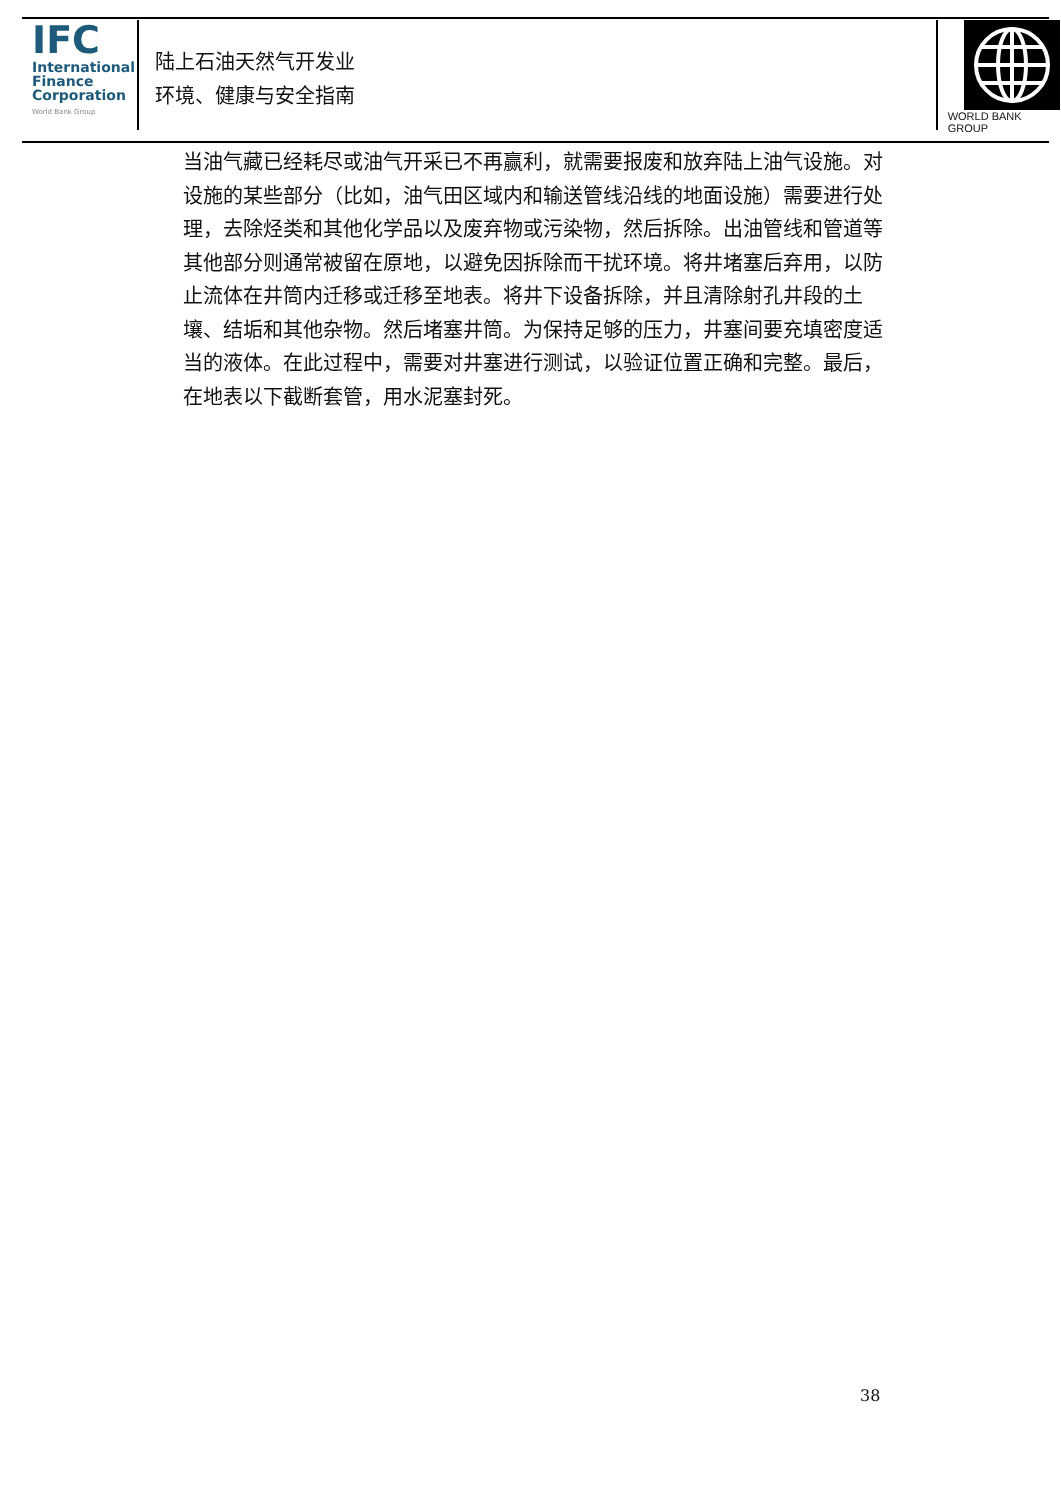IFC
International
Finance
Corporation
World Bank Group
陆上石油天然气开发业
环境、健康与安全指南
WORLD BANK GROUP
当油气藏已经耗尽或油气开采已不再赢利，就需要报废和放弃陆上油气设施。对设施的某些部分（比如，油气田区域内和输送管线沿线的地面设施）需要进行处理，去除烃类和其他化学品以及废弃物或污染物，然后拆除。出油管线和管道等其他部分则通常被留在原地，以避免因拆除而干扰环境。将井堵塞后弃用，以防止流体在井筒内迁移或迁移至地表。将井下设备拆除，并且清除射孔井段的土壤、结垢和其他杂物。然后堵塞井筒。为保持足够的压力，井塞间要充填密度适当的液体。在此过程中，需要对井塞进行测试，以验证位置正确和完整。最后，在地表以下截断套管，用水泥塞封死。
38